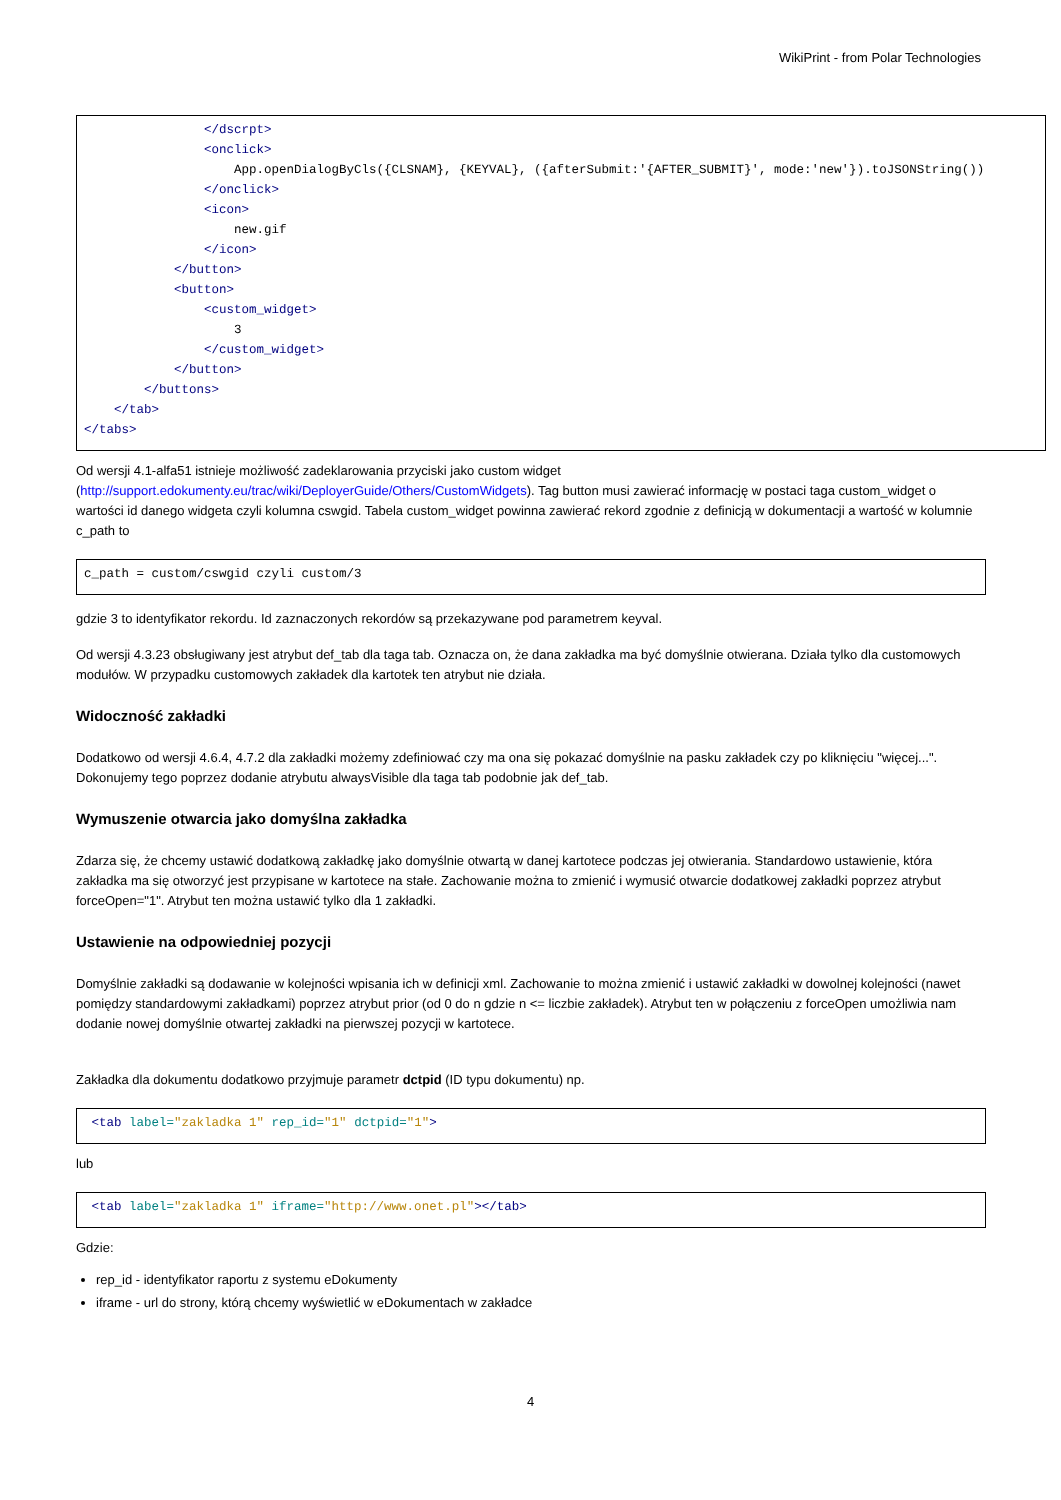WikiPrint - from Polar Technologies
                 </dscrpt>
                <onclick>
                    App.openDialogByCls({CLSNAM}, {KEYVAL}, ({afterSubmit:'{AFTER_SUBMIT}', mode:'new'}).toJSONString())
                </onclick>
                <icon>
                    new.gif
                </icon>
            </button>
            <button>
                <custom_widget>
                    3
                </custom_widget>
            </button>
        </buttons>
    </tab>
</tabs>
Od wersji 4.1-alfa51 istnieje możliwość zadeklarowania przyciski jako custom widget (http://support.edokumenty.eu/trac/wiki/DeployerGuide/Others/CustomWidgets). Tag button musi zawierać informację w postaci taga custom_widget o wartości id danego widgeta czyli kolumna cswgid. Tabela custom_widget powinna zawierać rekord zgodnie z definicją w dokumentacji a wartość w kolumnie c_path to
c_path = custom/cswgid czyli custom/3
gdzie 3 to identyfikator rekordu. Id zaznaczonych rekordów są przekazywane pod parametrem keyval.
Od wersji 4.3.23 obsługiwany jest atrybut def_tab dla taga tab. Oznacza on, że dana zakładka ma być domyślnie otwierana. Działa tylko dla customowych modułów. W przypadku customowych zakładek dla kartotek ten atrybut nie działa.
Widoczność zakładki
Dodatkowo od wersji 4.6.4, 4.7.2 dla zakładki możemy zdefiniować czy ma ona się pokazać domyślnie na pasku zakładek czy po kliknięciu "więcej...". Dokonujemy tego poprzez dodanie atrybutu alwaysVisible dla taga tab podobnie jak def_tab.
Wymuszenie otwarcia jako domyślna zakładka
Zdarza się, że chcemy ustawić dodatkową zakładkę jako domyślnie otwartą w danej kartotece podczas jej otwierania. Standardowo ustawienie, która zakładka ma się otworzyć jest przypisane w kartotece na stałe. Zachowanie można to zmienić i wymusić otwarcie dodatkowej zakładki poprzez atrybut forceOpen="1". Atrybut ten można ustawić tylko dla 1 zakładki.
Ustawienie na odpowiedniej pozycji
Domyślnie zakładki są dodawanie w kolejności wpisania ich w definicji xml. Zachowanie to można zmienić i ustawić zakładki w dowolnej kolejności (nawet pomiędzy standardowymi zakładkami) poprzez atrybut prior (od 0 do n gdzie n <= liczbie zakładek). Atrybut ten w połączeniu z forceOpen umożliwia nam dodanie nowej domyślnie otwartej zakładki na pierwszej pozycji w kartotece.
Zakładka dla dokumentu dodatkowo przyjmuje parametr dctpid (ID typu dokumentu) np.
 <tab label="zakladka 1" rep_id="1" dctpid="1">
lub
 <tab label="zakladka 1" iframe="http://www.onet.pl"></tab>
Gdzie:
rep_id - identyfikator raportu z systemu eDokumenty
iframe - url do strony, którą chcemy wyświetlić w eDokumentach w zakładce
4